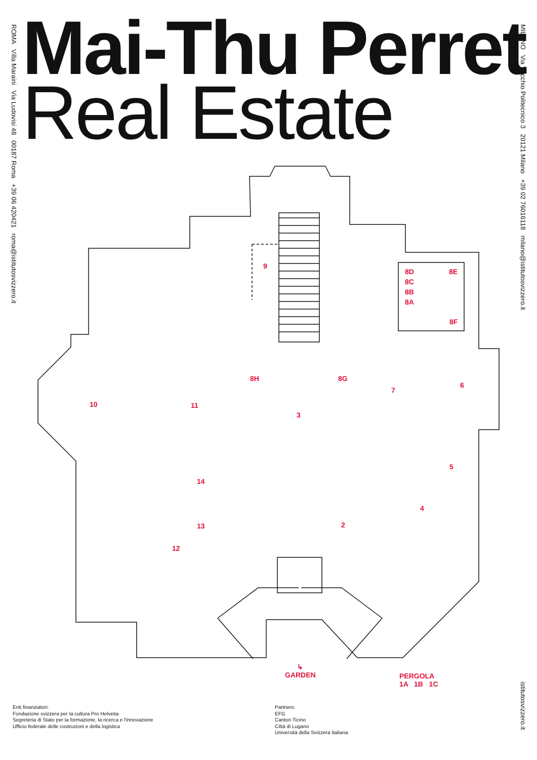ROMA Villa Maraini Via Ludovisi 48 00187 Roma +39 06 420421 roma@istitutosvizzero.it
MILANO Via Vecchio Politecnico 3 20121 Milano +39 02 76016118 milano@istitutosvizzero.it
Mai-Thu Perret
Real Estate
9
8D 8E
8C
8B
8A
8F
8H 8G
7
6
10 11
3
5
14
4
13 2
12
↳
GARDEN
PERGOLA
1A 1B 1C
Enti finanziatori:
Fondazione svizzera per la cultura Pro Helvetia
Segreteria di Stato per la formazione, la ricerca e l'innovazione
Ufficio federale delle costruzioni e della logistica
Partners:
EFG
Canton Ticino
Città di Lugano
Università della Svizzera Italiana
istitutosvizzero.it